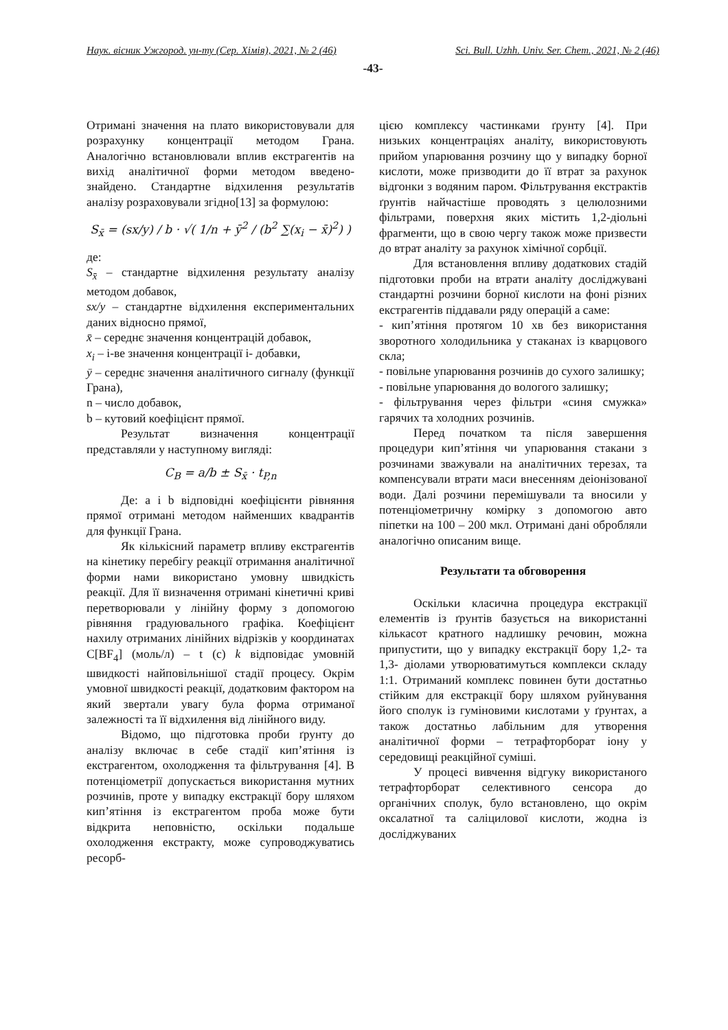Наук. вісник Ужгород. ун-ту (Сер. Хімія), 2021, № 2 (46) Sci. Bull. Uzhh. Univ. Ser. Chem., 2021, № 2 (46)
-43-
Отримані значення на плато використовували для розрахунку концентрації методом Грана. Аналогічно встановлювали вплив екстрагентів на вихід аналітичної форми методом введено-знайдено. Стандартне відхилення результатів аналізу розраховували згідно[13] за формулою:
S<sub>x̄</sub> = (sx/y) / b · √( 1/n + ȳ<sup>2</sup> / (b<sup>2</sup> ∑(x<sub>i</sub> − x̄)<sup>2</sup>) )
де:
S<sub>x̄</sub> – стандартне відхилення результату аналізу методом добавок,
sx/y – стандартне відхилення експериментальних даних відносно прямої,
x̄ – середнє значення концентрацій добавок,
x<sub>i</sub> – і-ве значення концентрації і- добавки,
ȳ – середнє значення аналітичного сигналу (функції Грана),
n – число добавок,
b – кутовий коефіцієнт прямої.
Результат визначення концентрації представляли у наступному вигляді:
C<sub>B</sub> = a/b ± S<sub>x̄</sub> · t<sub>P,n</sub>
Де: a і b відповідні коефіцієнти рівняння прямої отримані методом найменших квадрантів для функції Грана.
Як кількісний параметр впливу екстрагентів на кінетику перебігу реакції отримання аналітичної форми нами використано умовну швидкість реакції. Для її визначення отримані кінетичні криві перетворювали у лінійну форму з допомогою рівняння градуювального графіка. Коефіцієнт нахилу отриманих лінійних відрізків у координатах C[BF<sub>4</sub>] (моль/л) – t (c) k відповідає умовній швидкості найповільнішої стадії процесу. Окрім умовної швидкості реакції, додатковим фактором на який звертали увагу була форма отриманої залежності та її відхилення від лінійного виду.
Відомо, що підготовка проби ґрунту до аналізу включає в себе стадії кип’ятіння із екстрагентом, охолодження та фільтрування [4]. В потенціометрії допускається використання мутних розчинів, проте у випадку екстракції бору шляхом кип’ятіння із екстрагентом проба може бути відкрита неповністю, оскільки подальше охолодження екстракту, може супроводжуватись ресорб-
цією комплексу частинками ґрунту [4]. При низьких концентраціях аналіту, використовують прийом упарювання розчину що у випадку борної кислоти, може призводити до її втрат за рахунок відгонки з водяним паром. Фільтрування екстрактів ґрунтів найчастіше проводять з целюлозними фільтрами, поверхня яких містить 1,2-діольні фрагменти, що в свою чергу також може призвести до втрат аналіту за рахунок хімічної сорбції.
Для встановлення впливу додаткових стадій підготовки проби на втрати аналіту досліджувані стандартні розчини борної кислоти на фоні різних екстрагентів піддавали ряду операцій а саме:
- кип’ятіння протягом 10 хв без використання зворотного холодильника у стаканах із кварцового скла;
- повільне упарювання розчинів до сухого залишку;
- повільне упарювання до вологого залишку;
- фільтрування через фільтри «синя смужка» гарячих та холодних розчинів.
Перед початком та після завершення процедури кип’ятіння чи упарювання стакани з розчинами зважували на аналітичних терезах, та компенсували втрати маси внесенням деіонізованої води. Далі розчини перемішували та вносили у потенціометричну комірку з допомогою авто піпетки на 100 – 200 мкл. Отримані дані обробляли аналогічно описаним вище.
Результати та обговорення
Оскільки класична процедура екстракції елементів із ґрунтів базується на використанні кількасот кратного надлишку речовин, можна припустити, що у випадку екстракції бору 1,2- та 1,3- діолами утворюватимуться комплекси складу 1:1. Отриманий комплекс повинен бути достатньо стійким для екстракції бору шляхом руйнування його сполук із гуміновими кислотами у ґрунтах, а також достатньо лабільним для утворення аналітичної форми – тетрафторборат іону у середовищі реакційної суміші.
У процесі вивчення відгуку використаного тетрафторборат селективного сенсора до органічних сполук, було встановлено, що окрім оксалатної та саліцилової кислоти, жодна із досліджуваних